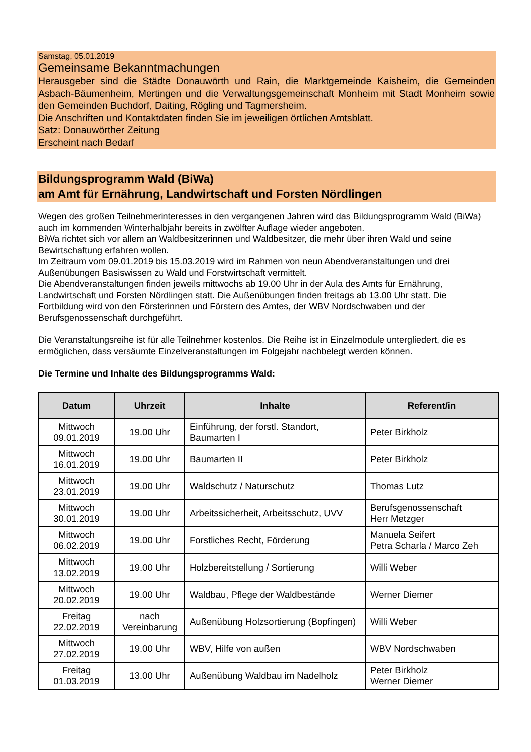Samstag, 05.01.2019
Gemeinsame Bekanntmachungen
Herausgeber sind die Städte Donauwörth und Rain, die Marktgemeinde Kaisheim, die Gemeinden Asbach-Bäumenheim, Mertingen und die Verwaltungsgemeinschaft Monheim mit Stadt Monheim sowie den Gemeinden Buchdorf, Daiting, Rögling und Tagmersheim.
Die Anschriften und Kontaktdaten finden Sie im jeweiligen örtlichen Amtsblatt.
Satz: Donauwörther Zeitung
Erscheint nach Bedarf
Bildungsprogramm Wald (BiWa)
am Amt für Ernährung, Landwirtschaft und Forsten Nördlingen
Wegen des großen Teilnehmerinteresses in den vergangenen Jahren wird das Bildungsprogramm Wald (BiWa) auch im kommenden Winterhalbjahr bereits in zwölfter Auflage wieder angeboten.
BiWa richtet sich vor allem an Waldbesitzerinnen und Waldbesitzer, die mehr über ihren Wald und seine Bewirtschaftung erfahren wollen.
Im Zeitraum vom 09.01.2019 bis 15.03.2019 wird im Rahmen von neun Abendveranstaltungen und drei Außenübungen Basiswissen zu Wald und Forstwirtschaft vermittelt.
Die Abendveranstaltungen finden jeweils mittwochs ab 19.00 Uhr in der Aula des Amts für Ernährung, Landwirtschaft und Forsten Nördlingen statt. Die Außenübungen finden freitags ab 13.00 Uhr statt. Die Fortbildung wird von den Försterinnen und Förstern des Amtes, der WBV Nordschwaben und der Berufsgenossenschaft durchgeführt.
Die Veranstaltungsreihe ist für alle Teilnehmer kostenlos. Die Reihe ist in Einzelmodule untergliedert, die es ermöglichen, dass versäumte Einzelveranstaltungen im Folgejahr nachbelegt werden können.
Die Termine und Inhalte des Bildungsprogramms Wald:
| Datum | Uhrzeit | Inhalte | Referent/in |
| --- | --- | --- | --- |
| Mittwoch 09.01.2019 | 19.00 Uhr | Einführung, der forstl. Standort, Baumarten I | Peter Birkholz |
| Mittwoch 16.01.2019 | 19.00 Uhr | Baumarten II | Peter Birkholz |
| Mittwoch 23.01.2019 | 19.00 Uhr | Waldschutz / Naturschutz | Thomas Lutz |
| Mittwoch 30.01.2019 | 19.00 Uhr | Arbeitssicherheit, Arbeitsschutz, UVV | Berufsgenossenschaft Herr Metzger |
| Mittwoch 06.02.2019 | 19.00 Uhr | Forstliches Recht, Förderung | Manuela Seifert Petra Scharla / Marco Zeh |
| Mittwoch 13.02.2019 | 19.00 Uhr | Holzbereitstellung / Sortierung | Willi Weber |
| Mittwoch 20.02.2019 | 19.00 Uhr | Waldbau, Pflege der Waldbestände | Werner Diemer |
| Freitag 22.02.2019 | nach Vereinbarung | Außenübung Holzsortierung (Bopfingen) | Willi Weber |
| Mittwoch 27.02.2019 | 19.00 Uhr | WBV, Hilfe von außen | WBV Nordschwaben |
| Freitag 01.03.2019 | 13.00 Uhr | Außenübung Waldbau im Nadelholz | Peter Birkholz Werner Diemer |